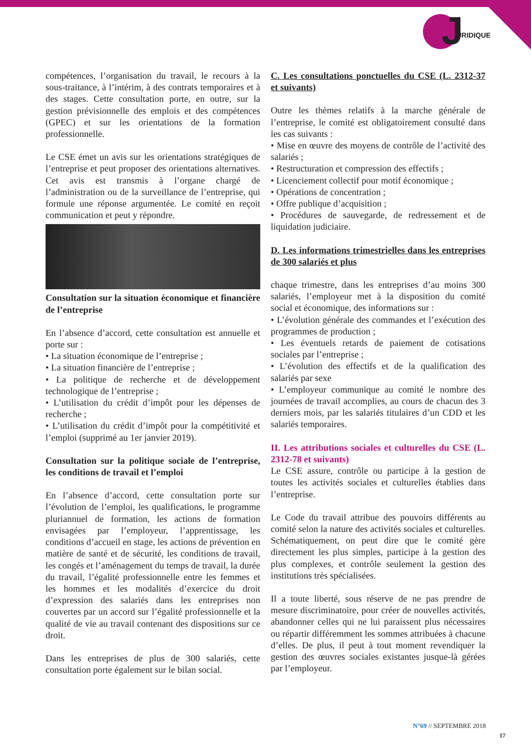J URIDIQUE
compétences, l’organisation du travail, le recours à la sous-traitance, à l’intérim, à des contrats temporaires et à des stages. Cette consultation porte, en outre, sur la gestion prévisionnelle des emplois et des compétences (GPEC) et sur les orientations de la formation professionnelle.
Le CSE émet un avis sur les orientations stratégiques de l’entreprise et peut proposer des orientations alternatives. Cet avis est transmis à l’organe chargé de l’administration ou de la surveillance de l’entreprise, qui formule une réponse argumentée. Le comité en reçoit communication et peut y répondre.
Consultation sur la situation économique et financière de l’entreprise
En l’absence d’accord, cette consultation est annuelle et porte sur :
• La situation économique de l’entreprise ;
• La situation financière de l’entreprise ;
• La politique de recherche et de développement technologique de l’entreprise ;
• L’utilisation du crédit d’impôt pour les dépenses de recherche ;
• L’utilisation du crédit d’impôt pour la compétitivité et l’emploi (supprimé au 1er janvier 2019).
Consultation sur la politique sociale de l’entreprise, les conditions de travail et l’emploi
En l’absence d’accord, cette consultation porte sur l’évolution de l’emploi, les qualifications, le programme pluriannuel de formation, les actions de formation envisagées par l’employeur, l’apprentissage, les conditions d’accueil en stage, les actions de prévention en matière de santé et de sécurité, les conditions de travail, les congés et l’aménagement du temps de travail, la durée du travail, l’égalité professionnelle entre les femmes et les hommes et les modalités d’exercice du droit d’expression des salariés dans les entreprises non couvertes par un accord sur l’égalité professionnelle et la qualité de vie au travail contenant des dispositions sur ce droit.
Dans les entreprises de plus de 300 salariés, cette consultation porte également sur le bilan social.
C. Les consultations ponctuelles du CSE (L. 2312-37 et suivants)
Outre les thèmes relatifs à la marche générale de l’entreprise, le comité est obligatoirement consulté dans les cas suivants :
• Mise en œuvre des moyens de contrôle de l’activité des salariés ;
• Restructuration et compression des effectifs ;
• Licenciement collectif pour motif économique ;
• Opérations de concentration ;
• Offre publique d’acquisition ;
• Procédures de sauvegarde, de redressement et de liquidation judiciaire.
D. Les informations trimestrielles dans les entreprises de 300 salariés et plus
chaque trimestre, dans les entreprises d’au moins 300 salariés, l’employeur met à la disposition du comité social et économique, des informations sur :
• L’évolution générale des commandes et l’exécution des programmes de production ;
• Les éventuels retards de paiement de cotisations sociales par l’entreprise ;
• L’évolution des effectifs et de la qualification des salariés par sexe
• L’employeur communique au comité le nombre des journées de travail accomplies, au cours de chacun des 3 derniers mois, par les salariés titulaires d’un CDD et les salariés temporaires.
II. Les attributions sociales et culturelles du CSE (L. 2312-78 et suivants)
Le CSE assure, contrôle ou participe à la gestion de toutes les activités sociales et culturelles établies dans l’entreprise.
Le Code du travail attribue des pouvoirs différents au comité selon la nature des activités sociales et culturelles. Schématiquement, on peut dire que le comité gère directement les plus simples, participe à la gestion des plus complexes, et contrôle seulement la gestion des institutions très spécialisées.
Il a toute liberté, sous réserve de ne pas prendre de mesure discriminatoire, pour créer de nouvelles activités, abandonner celles qui ne lui paraissent plus nécessaires ou répartir différemment les sommes attribuées à chacune d’elles. De plus, il peut à tout moment revendiquer la gestion des œuvres sociales existantes jusque-là gérées par l’employeur.
N°69 // SEPTEMBRE 2018
17